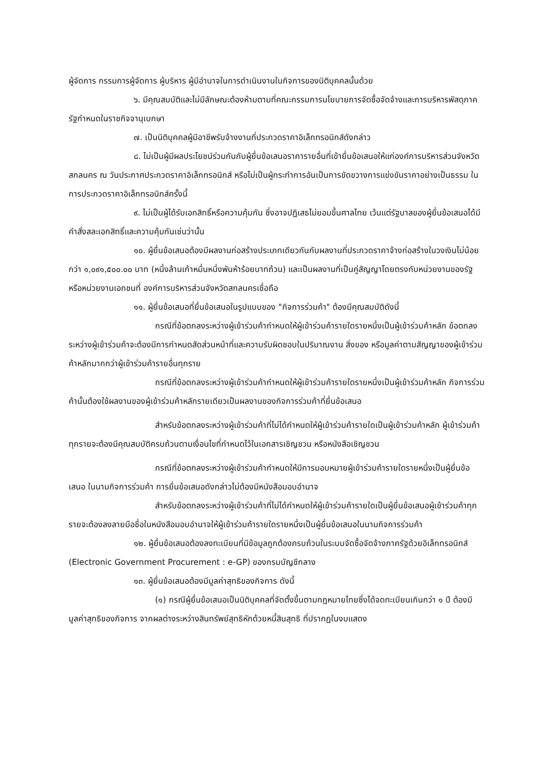ผู้จัดการ กรรมการผู้จัดการ ผู้บริหาร ผู้มีอำนาจในการดำเนินงานในกิจการของนิติบุคคลนั้นด้วย
๖. มีคุณสมบัติและไม่มีลักษณะต้องห้ามตามที่คณะกรรมการนโยบายการจัดซื้อจัดจ้างและการบริหารพัสดุภาครัฐกำหนดในราชกิจจานุเบกษา
๗. เป็นนิติบุคคลผู้มีอาชีพรับจ้างงานที่ประกวดราคาอิเล็กทรอนิกส์ดังกล่าว
๘. ไม่เป็นผู้มีผลประโยชน์ร่วมกันกับผู้ยื่นข้อเสนอราคารายอื่นที่เข้ายื่นข้อเสนอให้แก่องค์การบริหารส่วนจังหวัดสกลนคร ณ วันประกาศประกวดราคาอิเล็กทรอนิกส์ หรือไม่เป็นผู้กระทำการอันเป็นการขัดขวางการแข่งขันราคาอย่างเป็นธรรม ในการประกวดราคาอิเล็กทรอนิกส์ครั้งนี้
๙. ไม่เป็นผู้ได้รับเอกสิทธิ์หรือความคุ้มกัน ซึ่งอาจปฏิเสธไม่ยอมขึ้นศาลไทย เว้นแต่รัฐบาลของผู้ยื่นข้อเสนอได้มีคำสั่งสละเอกสิทธิ์และความคุ้มกันเช่นว่านั้น
๑๐. ผู้ยื่นข้อเสนอต้องมีผลงานก่อสร้างประเภทเดียวกันกับผลงานที่ประกวดราคาจ้างก่อสร้างในวงเงินไม่น้อยกว่า ๑,๐๙๑,๕๐๐.๐๐ บาท (หนึ่งล้านเก้าหมื่นหนึ่งพันห้าร้อยบาทถ้วน) และเป็นผลงานที่เป็นคู่สัญญาโดยตรงกับหน่วยงานของรัฐ หรือหน่วยงานเอกชนที่ องค์การบริหารส่วนจังหวัดสกลนครเชื่อถือ
๑๑. ผู้ยื่นข้อเสนอที่ยื่นข้อเสนอในรูปแบบของ "กิจการร่วมค้า" ต้องมีคุณสมบัติดังนี้
กรณีที่ข้อตกลงระหว่างผู้เข้าร่วมค้ากำหนดให้ผู้เข้าร่วมค้ารายใดรายหนึ่งเป็นผู้เข้าร่วมค้าหลัก ข้อตกลงระหว่างผู้เข้าร่วมค้าจะต้องมีการกำหนดสัดส่วนหน้าที่และความรับผิดชอบในปริมาณงาน สิ่งของ หรือมูลค่าตามสัญญาของผู้เข้าร่วมค้าหลักมากกว่าผู้เข้าร่วมค้ารายอื่นทุกราย
กรณีที่ข้อตกลงระหว่างผู้เข้าร่วมค้ากำหนดให้ผู้เข้าร่วมค้ารายใดรายหนึ่งเป็นผู้เข้าร่วมค้าหลัก กิจการร่วมค้านั้นต้องใช้ผลงานของผู้เข้าร่วมค้าหลักรายเดียวเป็นผลงานของกิจการร่วมค้าที่ยื่นข้อเสนอ
สำหรับข้อตกลงระหว่างผู้เข้าร่วมค้าที่ไม่ได้กำหนดให้ผู้เข้าร่วมค้ารายใดเป็นผู้เข้าร่วมค้าหลัก ผู้เข้าร่วมค้าทุกรายจะต้องมีคุณสมบัติครบถ้วนตามเงื่อนไขที่กำหนดไว้ในเอกสารเชิญชวน หรือหนังสือเชิญชวน
กรณีที่ข้อตกลงระหว่างผู้เข้าร่วมค้ากำหนดให้มีการมอบหมายผู้เข้าร่วมค้ารายใดรายหนึ่งเป็นผู้ยื่นข้อเสนอ ในนามกิจการร่วมค้า การยื่นข้อเสนอดังกล่าวไม่ต้องมีหนังสือมอบอำนาจ
สำหรับข้อตกลงระหว่างผู้เข้าร่วมค้าที่ไม่ได้กำหนดให้ผู้เข้าร่วมค้ารายใดเป็นผู้ยื่นข้อเสนอผู้เข้าร่วมค้าทุกรายจะต้องลงลายมือชื่อในหนังสือมอบอำนาจให้ผู้เข้าร่วมค้ารายใดรายหนึ่งเป็นผู้ยื่นข้อเสนอในนามกิจการร่วมค้า
๑๒. ผู้ยื่นข้อเสนอต้องลงทะเบียนที่มีข้อมูลถูกต้องครบถ้วนในระบบจัดซื้อจัดจ้างภาครัฐด้วยอิเล็กทรอนิกส์ (Electronic Government Procurement : e-GP) ของกรมบัญชีกลาง
๑๓. ผู้ยื่นข้อเสนอต้องมีมูลค่าสุทธิของกิจการ ดังนี้
(๑) กรณีผู้ยื่นข้อเสนอเป็นนิติบุคคลที่จัดตั้งขึ้นตามกฎหมายไทยซึ่งได้จดทะเบียนเกินกว่า ๑ ปี ต้องมีมูลค่าสุทธิของกิจการ จากผลต่างระหว่างสินทรัพย์สุทธิหักด้วยหนี้สินสุทธิ ที่ปรากฏในงบแสดง